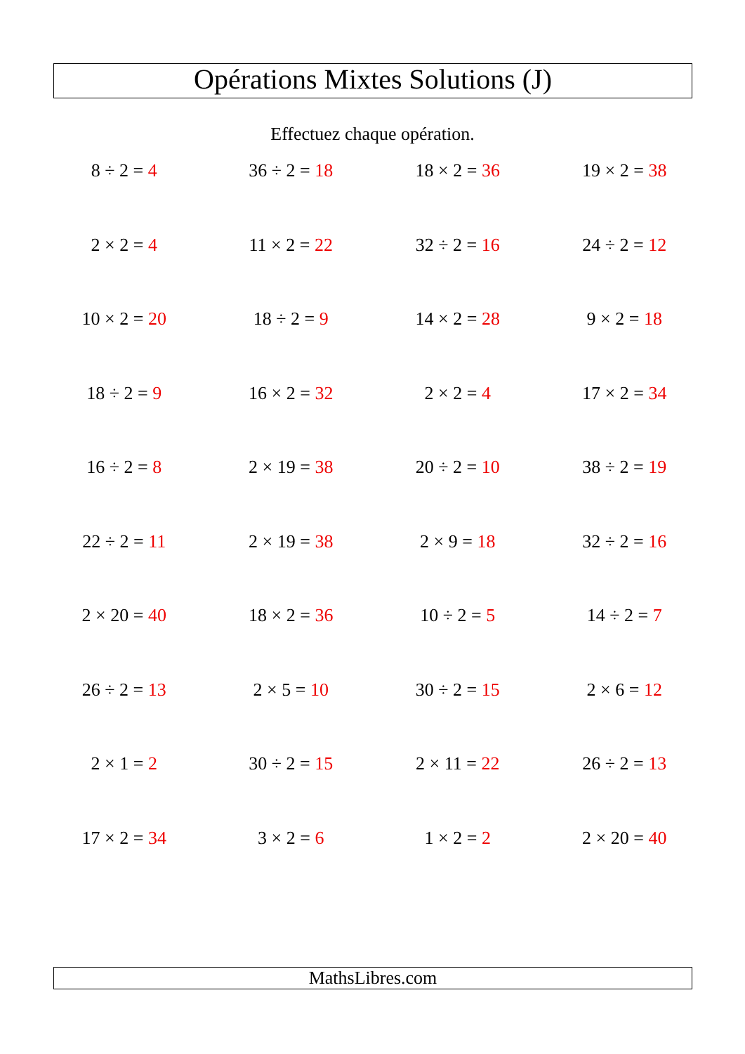Opérations Mixtes Solutions (J)
Effectuez chaque opération.
| 8 ÷ 2 = 4 | 36 ÷ 2 = 18 | 18 × 2 = 36 | 19 × 2 = 38 |
| 2 × 2 = 4 | 11 × 2 = 22 | 32 ÷ 2 = 16 | 24 ÷ 2 = 12 |
| 10 × 2 = 20 | 18 ÷ 2 = 9 | 14 × 2 = 28 | 9 × 2 = 18 |
| 18 ÷ 2 = 9 | 16 × 2 = 32 | 2 × 2 = 4 | 17 × 2 = 34 |
| 16 ÷ 2 = 8 | 2 × 19 = 38 | 20 ÷ 2 = 10 | 38 ÷ 2 = 19 |
| 22 ÷ 2 = 11 | 2 × 19 = 38 | 2 × 9 = 18 | 32 ÷ 2 = 16 |
| 2 × 20 = 40 | 18 × 2 = 36 | 10 ÷ 2 = 5 | 14 ÷ 2 = 7 |
| 26 ÷ 2 = 13 | 2 × 5 = 10 | 30 ÷ 2 = 15 | 2 × 6 = 12 |
| 2 × 1 = 2 | 30 ÷ 2 = 15 | 2 × 11 = 22 | 26 ÷ 2 = 13 |
| 17 × 2 = 34 | 3 × 2 = 6 | 1 × 2 = 2 | 2 × 20 = 40 |
MathsLibres.com